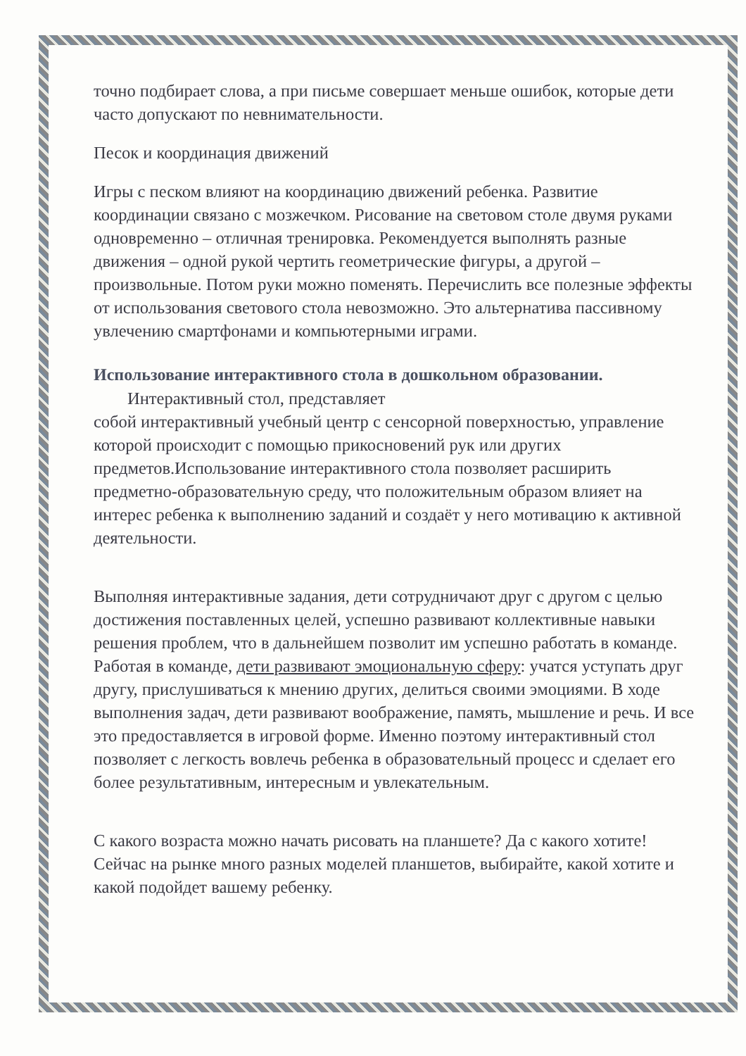точно подбирает слова, а при письме совершает меньше ошибок, которые дети часто допускают по невнимательности.
Песок и координация движений
Игры с песком влияют на координацию движений ребенка. Развитие координации связано с мозжечком. Рисование на световом столе двумя руками одновременно – отличная тренировка. Рекомендуется выполнять разные движения – одной рукой чертить геометрические фигуры, а другой – произвольные. Потом руки можно поменять. Перечислить все полезные эффекты от использования светового стола невозможно. Это альтернатива пассивному увлечению смартфонами и компьютерными играми.
Использование интерактивного стола в дошкольном образовании.
Интерактивный стол, представляет
собой интерактивный учебный центр с сенсорной поверхностью, управление которой происходит с помощью прикосновений рук или других предметов.Использование интерактивного стола позволяет расширить предметно-образовательную среду, что положительным образом влияет на интерес ребенка к выполнению заданий и создаёт у него мотивацию к активной деятельности.
Выполняя интерактивные задания, дети сотрудничают друг с другом с целью достижения поставленных целей, успешно развивают коллективные навыки решения проблем, что в дальнейшем позволит им успешно работать в команде. Работая в команде, дети развивают эмоциональную сферу: учатся уступать друг другу, прислушиваться к мнению других, делиться своими эмоциями. В ходе выполнения задач, дети развивают воображение, память, мышление и речь. И все это предоставляется в игровой форме. Именно поэтому интерактивный стол позволяет с легкость вовлечь ребенка в образовательный процесс и сделает его более результативным, интересным и увлекательным.
С какого возраста можно начать рисовать на планшете? Да с какого хотите! Сейчас на рынке много разных моделей планшетов, выбирайте, какой хотите и какой подойдет вашему ребенку.